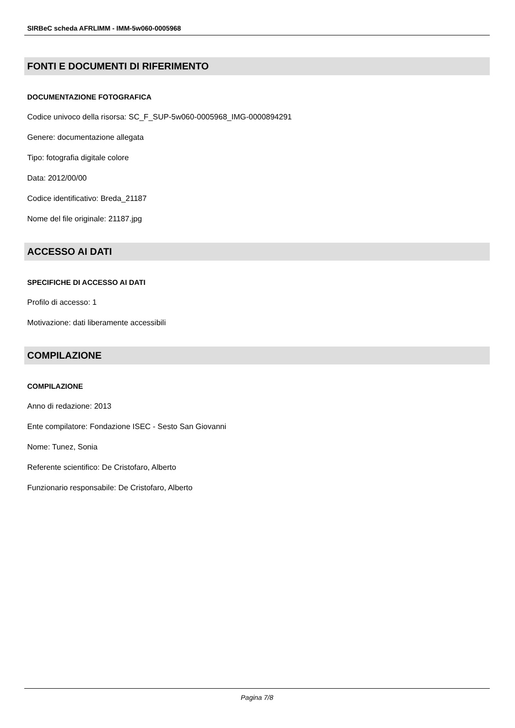SIRBeC scheda AFRLIMM - IMM-5w060-0005968
FONTI E DOCUMENTI DI RIFERIMENTO
DOCUMENTAZIONE FOTOGRAFICA
Codice univoco della risorsa: SC_F_SUP-5w060-0005968_IMG-0000894291
Genere: documentazione allegata
Tipo: fotografia digitale colore
Data: 2012/00/00
Codice identificativo: Breda_21187
Nome del file originale: 21187.jpg
ACCESSO AI DATI
SPECIFICHE DI ACCESSO AI DATI
Profilo di accesso: 1
Motivazione: dati liberamente accessibili
COMPILAZIONE
COMPILAZIONE
Anno di redazione: 2013
Ente compilatore: Fondazione ISEC - Sesto San Giovanni
Nome: Tunez, Sonia
Referente scientifico: De Cristofaro, Alberto
Funzionario responsabile: De Cristofaro, Alberto
Pagina 7/8